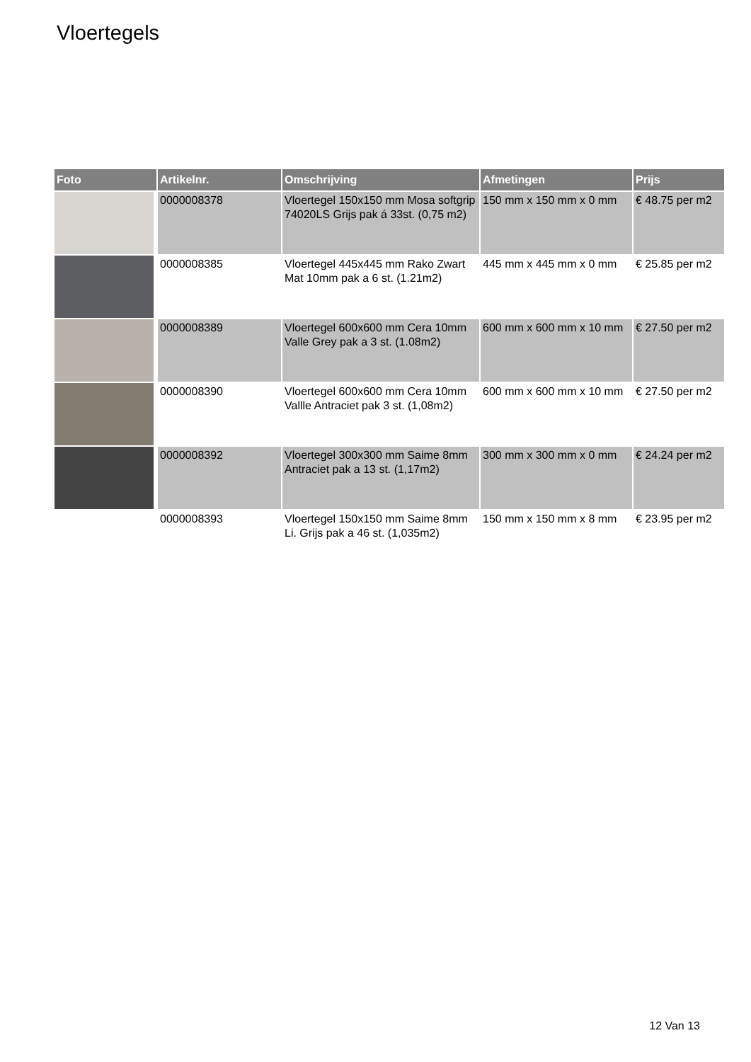Vloertegels
| Foto | Artikelnr. | Omschrijving | Afmetingen | Prijs |
| --- | --- | --- | --- | --- |
| | 0000008378 | Vloertegel 150x150 mm Mosa softgrip 74020LS Grijs pak á 33st. (0,75 m2) | 150 mm x 150 mm x 0 mm | € 48.75 per m2 |
| | 0000008385 | Vloertegel 445x445 mm Rako Zwart Mat 10mm pak a 6 st. (1.21m2) | 445 mm x 445 mm x 0 mm | € 25.85 per m2 |
| | 0000008389 | Vloertegel 600x600 mm Cera 10mm Valle Grey pak a 3 st. (1.08m2) | 600 mm x 600 mm x 10 mm | € 27.50 per m2 |
| | 0000008390 | Vloertegel 600x600 mm Cera 10mm Vallle Antraciet pak 3 st. (1,08m2) | 600 mm x 600 mm x 10 mm | € 27.50 per m2 |
| | 0000008392 | Vloertegel 300x300 mm Saime 8mm Antraciet pak a 13 st. (1,17m2) | 300 mm x 300 mm x 0 mm | € 24.24 per m2 |
| | 0000008393 | Vloertegel 150x150 mm Saime 8mm Li. Grijs pak a 46 st. (1,035m2) | 150 mm x 150 mm x 8 mm | € 23.95 per m2 |
12 Van 13